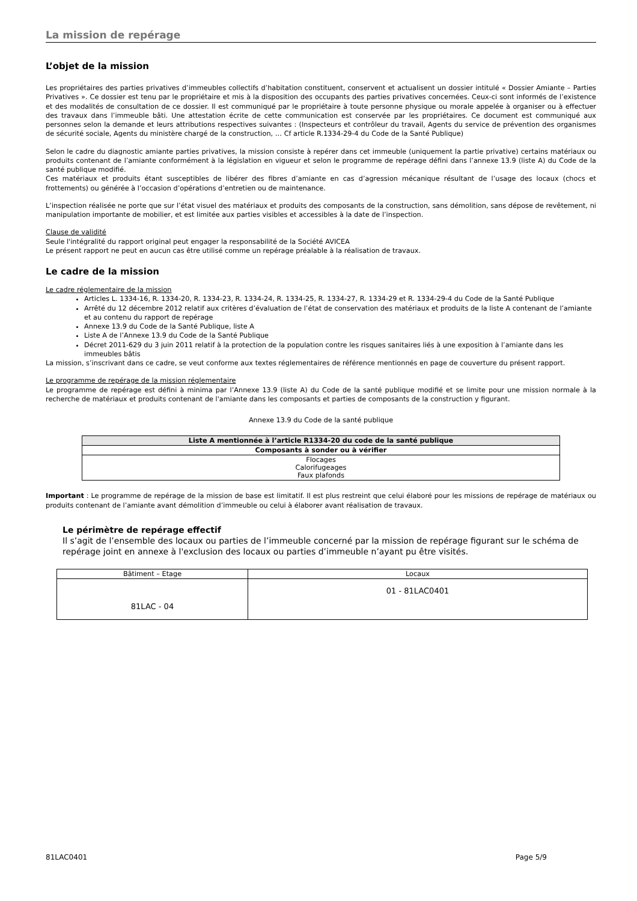La mission de repérage
L’objet de la mission
Les propriétaires des parties privatives d’immeubles collectifs d’habitation constituent, conservent et actualisent un dossier intitulé « Dossier Amiante – Parties Privatives ». Ce dossier est tenu par le propriétaire et mis à la disposition des occupants des parties privatives concernées. Ceux-ci sont informés de l’existence et des modalités de consultation de ce dossier. Il est communiqué par le propriétaire à toute personne physique ou morale appelée à organiser ou à effectuer des travaux dans l’immeuble bâti. Une attestation écrite de cette communication est conservée par les propriétaires. Ce document est communiqué aux personnes selon la demande et leurs attributions respectives suivantes : (Inspecteurs et contrôleur du travail, Agents du service de prévention des organismes de sécurité sociale, Agents du ministère chargé de la construction, … Cf article R.1334-29-4 du Code de la Santé Publique)
Selon le cadre du diagnostic amiante parties privatives, la mission consiste à repérer dans cet immeuble (uniquement la partie privative) certains matériaux ou produits contenant de l’amiante conformément à la législation en vigueur et selon le programme de repérage défini dans l’annexe 13.9 (liste A) du Code de la santé publique modifié.
Ces matériaux et produits étant susceptibles de libérer des fibres d’amiante en cas d’agression mécanique résultant de l’usage des locaux (chocs et frottements) ou générée à l’occasion d’opérations d’entretien ou de maintenance.
L’inspection réalisée ne porte que sur l’état visuel des matériaux et produits des composants de la construction, sans démolition, sans dépose de revêtement, ni manipulation importante de mobilier, et est limitée aux parties visibles et accessibles à la date de l’inspection.
Clause de validité
Seule l'intégralité du rapport original peut engager la responsabilité de la Société AVICEA
Le présent rapport ne peut en aucun cas être utilisé comme un repérage préalable à la réalisation de travaux.
Le cadre de la mission
Le cadre réglementaire de la mission
Articles L. 1334-16, R. 1334-20, R. 1334-23, R. 1334-24, R. 1334-25, R. 1334-27, R. 1334-29 et R. 1334-29-4 du Code de la Santé Publique
Arrêté du 12 décembre 2012 relatif aux critères d’évaluation de l’état de conservation des matériaux et produits de la liste A contenant de l’amiante et au contenu du rapport de repérage
Annexe 13.9 du Code de la Santé Publique, liste A
Liste A de l’Annexe 13.9 du Code de la Santé Publique
Décret 2011-629 du 3 juin 2011 relatif à la protection de la population contre les risques sanitaires liés à une exposition à l’amiante dans les immeubles bâtis
La mission, s’inscrivant dans ce cadre, se veut conforme aux textes réglementaires de référence mentionnés en page de couverture du présent rapport.
Le programme de repérage de la mission réglementaire
Le programme de repérage est défini à minima par l’Annexe 13.9 (liste A) du Code de la santé publique modifié et se limite pour une mission normale à la recherche de matériaux et produits contenant de l'amiante dans les composants et parties de composants de la construction y figurant.
Annexe 13.9 du Code de la santé publique
| Liste A mentionnée à l’article R1334-20 du code de la santé publique |
| --- |
| Composants à sonder ou à vérifier |
| Flocages Calorifugeages Faux plafonds |
Important : Le programme de repérage de la mission de base est limitatif. Il est plus restreint que celui élaboré pour les missions de repérage de matériaux ou produits contenant de l’amiante avant démolition d’immeuble ou celui à élaborer avant réalisation de travaux.
Le périmètre de repérage effectif
Il s’agit de l’ensemble des locaux ou parties de l’immeuble concerné par la mission de repérage figurant sur le schéma de repérage joint en annexe à l'exclusion des locaux ou parties d’immeuble n’ayant pu être visités.
| Bâtiment – Etage | Locaux |
| 81LAC - 04 | 01 - 81LAC0401 |
81LAC0401 Page 5/9